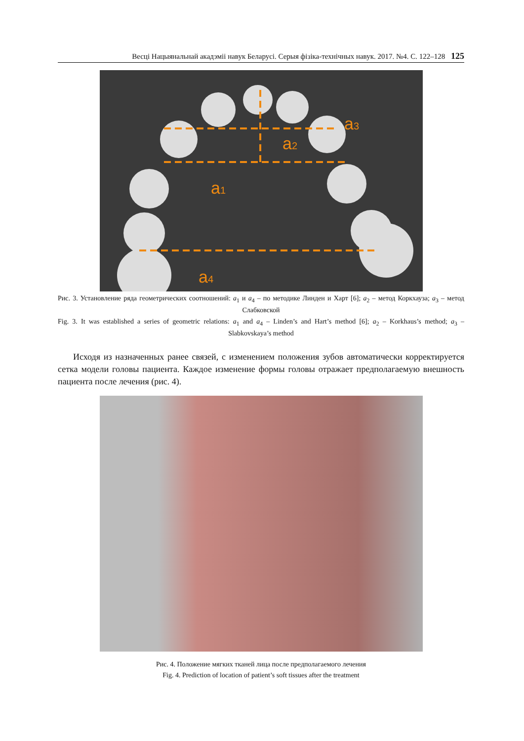Весці Нацыянальнай акадэміі навук Беларусі. Серыя фізіка-технічных навук. 2017. №4. С. 122–128 125
a3
a2
a1
a4
Рис. 3. Установление ряда геометрических соотношений: a<sub>1</sub> и a<sub>4</sub> – по методике Линден и Харт [6]; a<sub>2</sub> – метод Коркхауза; a<sub>3</sub> – метод Слабковской
Fig. 3. It was established a series of geometric relations: a<sub>1</sub> and a<sub>4</sub> – Linden’s and Hart’s method [6]; a<sub>2</sub> – Korkhaus’s method; a<sub>3</sub> – Slabkovskaya’s method
Исходя из назначенных ранее связей, с изменением положения зубов автоматически корректируется сетка модели головы пациента. Каждое изменение формы головы отражает предполагаемую внешность пациента после лечения (рис. 4).
Рис. 4. Положение мягких тканей лица после предполагаемого лечения
Fig. 4. Prediction of location of patient’s soft tissues after the treatment